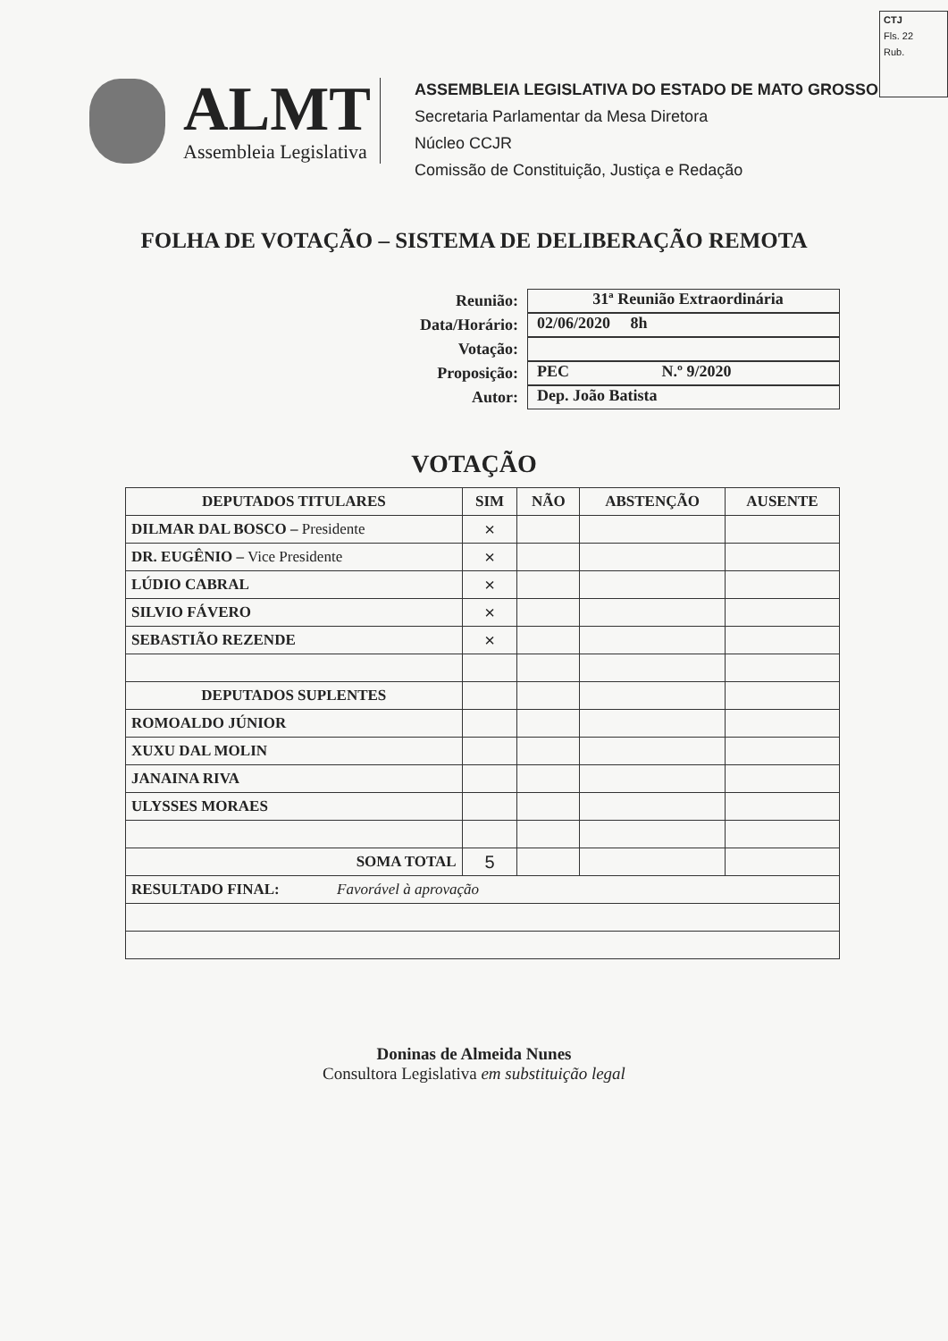CTJ
Fls. 22
Rub.
ALMT
Assembleia Legislativa
ASSEMBLEIA LEGISLATIVA DO ESTADO DE MATO GROSSO
Secretaria Parlamentar da Mesa Diretora
Núcleo CCJR
Comissão de Constituição, Justiça e Redação
FOLHA DE VOTAÇÃO – SISTEMA DE DELIBERAÇÃO REMOTA
Reunião:
31ª Reunião Extraordinária
Data/Horário:
02/06/2020 8h
Votação:
Proposição:
PEC N.º 9/2020
Autor:
Dep. João Batista
VOTAÇÃO
| DEPUTADOS TITULARES | SIM | NÃO | ABSTENÇÃO | AUSENTE |
| --- | --- | --- | --- | --- |
| DILMAR DAL BOSCO – Presidente | × | | | |
| DR. EUGÊNIO – Vice Presidente | × | | | |
| LÚDIO CABRAL | × | | | |
| SILVIO FÁVERO | × | | | |
| SEBASTIÃO REZENDE | × | | | |
| DEPUTADOS SUPLENTES | | | | |
| ROMOALDO JÚNIOR | | | | |
| XUXU DAL MOLIN | | | | |
| JANAINA RIVA | | | | |
| ULYSSES MORAES | | | | |
| SOMA TOTAL | 5 | | | |
| RESULTADO FINAL: Favorável à aprovação | | | | |
Doninas de Almeida Nunes
Consultora Legislativa em substituição legal